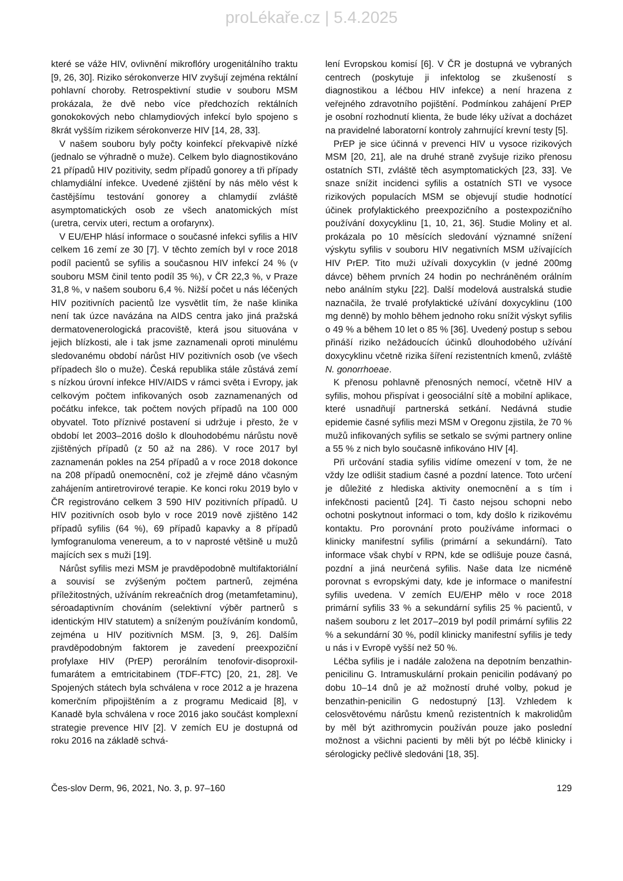proLékaře.cz | 5.4.2025
které se váže HIV, ovlivnění mikroflóry urogenitálního traktu [9, 26, 30]. Riziko sérokonverze HIV zvyšují zejména rektální pohlavní choroby. Retrospektivní studie v souboru MSM prokázala, že dvě nebo více předchozích rektálních gonokokových nebo chlamydiových infekcí bylo spojeno s 8krát vyšším rizikem sérokonverze HIV [14, 28, 33].
V našem souboru byly počty koinfekcí překvapivě nízké (jednalo se výhradně o muže). Celkem bylo diagnostikováno 21 případů HIV pozitivity, sedm případů gonorey a tři případy chlamydiální infekce. Uvedené zjištění by nás mělo vést k častějšímu testování gonorey a chlamydií zvláště asymptomatických osob ze všech anatomických míst (uretra, cervix uteri, rectum a orofarynx).
V EU/EHP hlásí informace o současné infekci syfilis a HIV celkem 16 zemí ze 30 [7]. V těchto zemích byl v roce 2018 podíl pacientů se syfilis a současnou HIV infekcí 24 % (v souboru MSM činil tento podíl 35 %), v ČR 22,3 %, v Praze 31,8 %, v našem souboru 6,4 %. Nižší počet u nás léčených HIV pozitivních pacientů lze vysvětlit tím, že naše klinika není tak úzce navázána na AIDS centra jako jiná pražská dermatovenerologická pracoviště, která jsou situována v jejich blízkosti, ale i tak jsme zaznamenali oproti minulému sledovanému období nárůst HIV pozitivních osob (ve všech případech šlo o muže). Česká republika stále zůstává zemí s nízkou úrovní infekce HIV/AIDS v rámci světa i Evropy, jak celkovým počtem infikovaných osob zaznamenaných od počátku infekce, tak počtem nových případů na 100 000 obyvatel. Toto příznivé postavení si udržuje i přesto, že v období let 2003–2016 došlo k dlouhodobému nárůstu nově zjištěných případů (z 50 až na 286). V roce 2017 byl zaznamenán pokles na 254 případů a v roce 2018 dokonce na 208 případů onemocnění, což je zřejmě dáno včasným zahájením antiretrovirové terapie. Ke konci roku 2019 bylo v ČR registrováno celkem 3 590 HIV pozitivních případů. U HIV pozitivních osob bylo v roce 2019 nově zjištěno 142 případů syfilis (64 %), 69 případů kapavky a 8 případů lymfogranuloma venereum, a to v naprosté většině u mužů majících sex s muži [19].
Nárůst syfilis mezi MSM je pravděpodobně multifaktoriální a souvisí se zvýšeným počtem partnerů, zejména příležitostných, užíváním rekreačních drog (metamfetaminu), séroadaptivním chováním (selektivní výběr partnerů s identickým HIV statutem) a sníženým používáním kondomů, zejména u HIV pozitivních MSM. [3, 9, 26]. Dalším pravděpodobným faktorem je zavedení preexpoziční profylaxe HIV (PrEP) perorálním tenofovir-disoproxil-fumarátem a emtricitabinem (TDF-FTC) [20, 21, 28]. Ve Spojených státech byla schválena v roce 2012 a je hrazena komerčním připojištěním a z programu Medicaid [8], v Kanadě byla schválena v roce 2016 jako součást komplexní strategie prevence HIV [2]. V zemích EU je dostupná od roku 2016 na základě schvá-
lení Evropskou komisí [6]. V ČR je dostupná ve vybraných centrech (poskytuje ji infektolog se zkušeností s diagnostikou a léčbou HIV infekce) a není hrazena z veřejného zdravotního pojištění. Podmínkou zahájení PrEP je osobní rozhodnutí klienta, že bude léky užívat a docházet na pravidelné laboratorní kontroly zahrnující krevní testy [5].
PrEP je sice účinná v prevenci HIV u vysoce rizikových MSM [20, 21], ale na druhé straně zvyšuje riziko přenosu ostatních STI, zvláště těch asymptomatických [23, 33]. Ve snaze snížit incidenci syfilis a ostatních STI ve vysoce rizikových populacích MSM se objevují studie hodnotící účinek profylaktického preexpozičního a postexpozičního používání doxycyklinu [1, 10, 21, 36]. Studie Moliny et al. prokázala po 10 měsících sledování významné snížení výskytu syfilis v souboru HIV negativních MSM užívajících HIV PrEP. Tito muži užívali doxycyklin (v jedné 200mg dávce) během prvních 24 hodin po nechráněném orálním nebo análním styku [22]. Další modelová australská studie naznačila, že trvalé profylaktické užívání doxycyklinu (100 mg denně) by mohlo během jednoho roku snížit výskyt syfilis o 49 % a během 10 let o 85 % [36]. Uvedený postup s sebou přináší riziko nežádoucích účinků dlouhodobého užívání doxycyklinu včetně rizika šíření rezistentních kmenů, zvláště N. gonorrhoeae.
K přenosu pohlavně přenosných nemocí, včetně HIV a syfilis, mohou přispívat i geosociální sítě a mobilní aplikace, které usnadňují partnerská setkání. Nedávná studie epidemie časné syfilis mezi MSM v Oregonu zjistila, že 70 % mužů infikovaných syfilis se setkalo se svými partnery online a 55 % z nich bylo současně infikováno HIV [4].
Při určování stadia syfilis vidíme omezení v tom, že ne vždy lze odlišit stadium časné a pozdní latence. Toto určení je důležité z hlediska aktivity onemocnění a s tím i infekčnosti pacientů [24]. Ti často nejsou schopni nebo ochotni poskytnout informaci o tom, kdy došlo k rizikovému kontaktu. Pro porovnání proto používáme informaci o klinicky manifestní syfilis (primární a sekundární). Tato informace však chybí v RPN, kde se odlišuje pouze časná, pozdní a jiná neurčená syfilis. Naše data lze nicméně porovnat s evropskými daty, kde je informace o manifestní syfilis uvedena. V zemích EU/EHP mělo v roce 2018 primární syfilis 33 % a sekundární syfilis 25 % pacientů, v našem souboru z let 2017–2019 byl podíl primární syfilis 22 % a sekundární 30 %, podíl klinicky manifestní syfilis je tedy u nás i v Evropě vyšší než 50 %.
Léčba syfilis je i nadále založena na depotním benzathin-penicilinu G. Intramuskulární prokain penicilin podávaný po dobu 10–14 dnů je až možností druhé volby, pokud je benzathin-penicilin G nedostupný [13]. Vzhledem k celosvětovému nárůstu kmenů rezistentních k makrolidům by měl být azithromycin používán pouze jako poslední možnost a všichni pacienti by měli být po léčbě klinicky i sérologicky pečlivě sledováni [18, 35].
Čes-slov Derm, 96, 2021, No. 3, p. 97–160 129